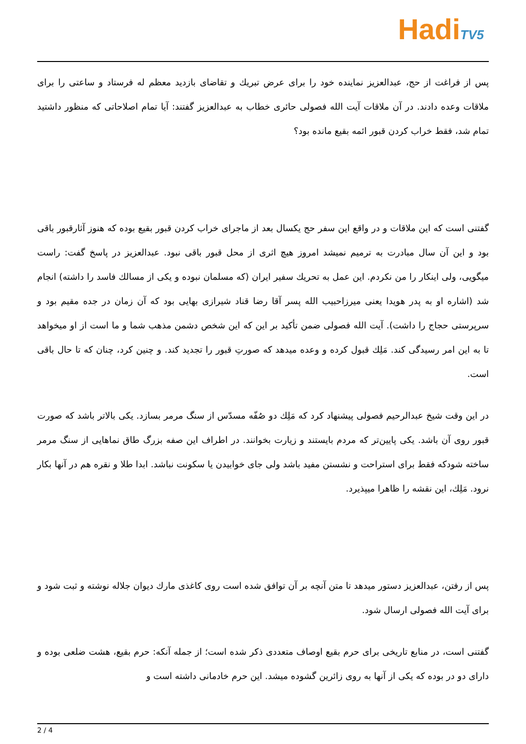HadiTV5
پس از فراغت از حج، عبدالعزیز نماینده خود را برای عرض تبریك و تقاضای بازدید معظم له فرستاد و ساعتی را برای ملاقات وعده دادند. در آن ملاقات آیت الله فصولی حائری خطاب به عبدالعزیز گفتند: آیا تمام اصلاحاتی که منظور داشتید تمام شد، فقط خراب کردن قبور ائمه بقیع مانده بود؟
گفتنی است که این ملاقات و در واقع این سفر حج یکسال بعد از ماجرای خراب کردن قبور بقیع بوده که هنوز آثارقبور باقی بود و این آن سال مبادرت به ترمیم نمیشد امروز هیچ اثری از محل قبور باقی نبود. عبدالعزیز در پاسخ گفت: راست میگویی، ولی اینکار را من نکردم. این عمل به تحریك سفیر ایران (که مسلمان نبوده و یکی از مسالك فاسد را داشته) انجام شد (اشاره او به پدر هویدا یعنی میرزاحبیب الله پسر آقا رضا قناد شیرازی بهایی بود که آن زمان در جده مقیم بود و سرپرستی حجاج را داشت). آیت الله فصولی ضمن تأکید بر این که این شخص دشمن مذهب شما و ما است از او میخواهد تا به این امر رسیدگی کند. مَلِك قبول کرده و وعده میدهد که صورتِ قبور را تجدید کند. و چنین کرد، چنان که تا حال باقی است.
در این وقت شیخ عبدالرحیم فصولی پیشنهاد کرد که مَلِك دو صُفّه مسدّس از سنگ مرمر بسازد. یکی بالاتر باشد که صورت قبور روی آن باشد. یکی پایین‌تر که مردم بایستند و زیارت بخوانند. در اطراف این صفه بزرگ طاق نماهایی از سنگ مرمر ساخته شودکه فقط برای استراحت و نشستن مفید باشد ولی جای خوابیدن یا سکونت نباشد. ابدا طلا و نقره هم در آنها بکار نرود. مَلِك، این نقشه را ظاهرا میپذیرد.
پس از رفتن، عبدالعزیز دستور میدهد تا متن آنچه بر آن توافق شده است روی کاغذی مارك دیوان جلاله نوشته و ثبت شود و برای آیت الله فصولی ارسال شود.
گفتنی است، در منابع تاریخی برای حرم بقیع اوصاف متعددی ذکر شده است؛ از جمله آنکه: حرم بقیع، هشت ضلعی بوده و دارای دو در بوده که یکی از آنها به روی زائرین گشوده میشد. این حرم خادمانی داشته است و
2 / 4